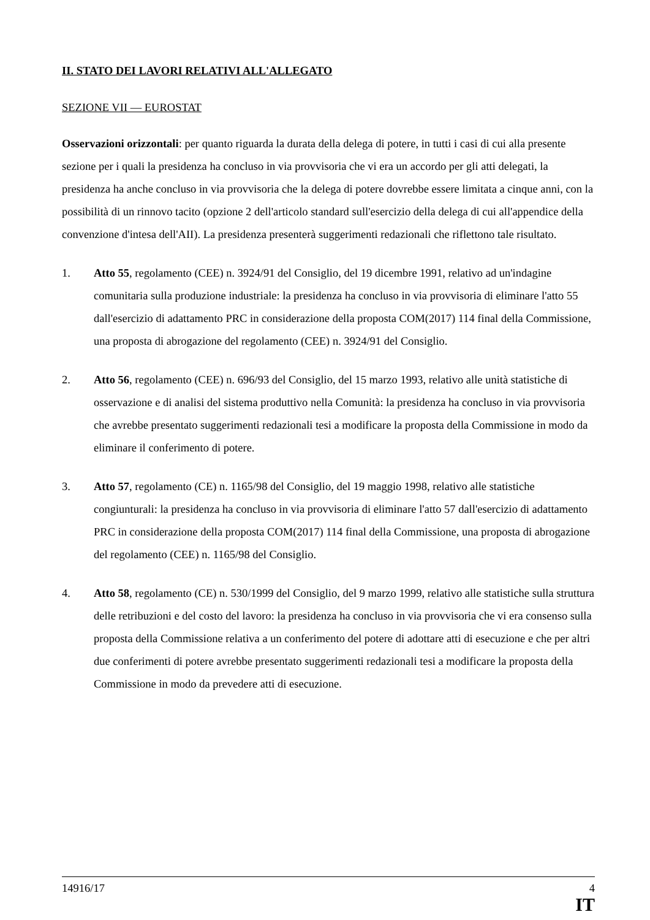II. STATO DEI LAVORI RELATIVI ALL'ALLEGATO
SEZIONE VII — EUROSTAT
Osservazioni orizzontali: per quanto riguarda la durata della delega di potere, in tutti i casi di cui alla presente sezione per i quali la presidenza ha concluso in via provvisoria che vi era un accordo per gli atti delegati, la presidenza ha anche concluso in via provvisoria che la delega di potere dovrebbe essere limitata a cinque anni, con la possibilità di un rinnovo tacito (opzione 2 dell'articolo standard sull'esercizio della delega di cui all'appendice della convenzione d'intesa dell'AII). La presidenza presenterà suggerimenti redazionali che riflettono tale risultato.
1. Atto 55, regolamento (CEE) n. 3924/91 del Consiglio, del 19 dicembre 1991, relativo ad un'indagine comunitaria sulla produzione industriale: la presidenza ha concluso in via provvisoria di eliminare l'atto 55 dall'esercizio di adattamento PRC in considerazione della proposta COM(2017) 114 final della Commissione, una proposta di abrogazione del regolamento (CEE) n. 3924/91 del Consiglio.
2. Atto 56, regolamento (CEE) n. 696/93 del Consiglio, del 15 marzo 1993, relativo alle unità statistiche di osservazione e di analisi del sistema produttivo nella Comunità: la presidenza ha concluso in via provvisoria che avrebbe presentato suggerimenti redazionali tesi a modificare la proposta della Commissione in modo da eliminare il conferimento di potere.
3. Atto 57, regolamento (CE) n. 1165/98 del Consiglio, del 19 maggio 1998, relativo alle statistiche congiunturali: la presidenza ha concluso in via provvisoria di eliminare l'atto 57 dall'esercizio di adattamento PRC in considerazione della proposta COM(2017) 114 final della Commissione, una proposta di abrogazione del regolamento (CEE) n. 1165/98 del Consiglio.
4. Atto 58, regolamento (CE) n. 530/1999 del Consiglio, del 9 marzo 1999, relativo alle statistiche sulla struttura delle retribuzioni e del costo del lavoro: la presidenza ha concluso in via provvisoria che vi era consenso sulla proposta della Commissione relativa a un conferimento del potere di adottare atti di esecuzione e che per altri due conferimenti di potere avrebbe presentato suggerimenti redazionali tesi a modificare la proposta della Commissione in modo da prevedere atti di esecuzione.
14916/17 4
IT